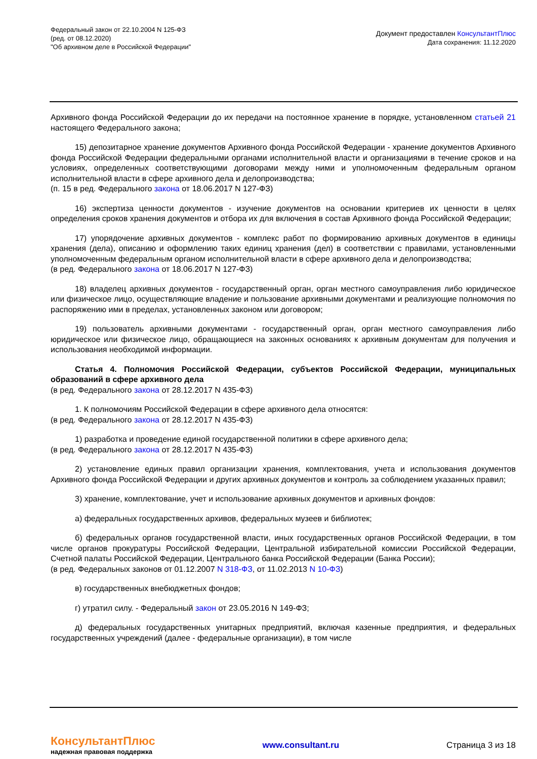Федеральный закон от 22.10.2004 N 125-ФЗ
(ред. от 08.12.2020)
"Об архивном деле в Российской Федерации"
Документ предоставлен КонсультантПлюс
Дата сохранения: 11.12.2020
Архивного фонда Российской Федерации до их передачи на постоянное хранение в порядке, установленном статьей 21 настоящего Федерального закона;
15) депозитарное хранение документов Архивного фонда Российской Федерации - хранение документов Архивного фонда Российской Федерации федеральными органами исполнительной власти и организациями в течение сроков и на условиях, определенных соответствующими договорами между ними и уполномоченным федеральным органом исполнительной власти в сфере архивного дела и делопроизводства;
(п. 15 в ред. Федерального закона от 18.06.2017 N 127-ФЗ)
16) экспертиза ценности документов - изучение документов на основании критериев их ценности в целях определения сроков хранения документов и отбора их для включения в состав Архивного фонда Российской Федерации;
17) упорядочение архивных документов - комплекс работ по формированию архивных документов в единицы хранения (дела), описанию и оформлению таких единиц хранения (дел) в соответствии с правилами, установленными уполномоченным федеральным органом исполнительной власти в сфере архивного дела и делопроизводства;
(в ред. Федерального закона от 18.06.2017 N 127-ФЗ)
18) владелец архивных документов - государственный орган, орган местного самоуправления либо юридическое или физическое лицо, осуществляющие владение и пользование архивными документами и реализующие полномочия по распоряжению ими в пределах, установленных законом или договором;
19) пользователь архивными документами - государственный орган, орган местного самоуправления либо юридическое или физическое лицо, обращающиеся на законных основаниях к архивным документам для получения и использования необходимой информации.
Статья 4. Полномочия Российской Федерации, субъектов Российской Федерации, муниципальных образований в сфере архивного дела
(в ред. Федерального закона от 28.12.2017 N 435-ФЗ)
1. К полномочиям Российской Федерации в сфере архивного дела относятся:
(в ред. Федерального закона от 28.12.2017 N 435-ФЗ)
1) разработка и проведение единой государственной политики в сфере архивного дела;
(в ред. Федерального закона от 28.12.2017 N 435-ФЗ)
2) установление единых правил организации хранения, комплектования, учета и использования документов Архивного фонда Российской Федерации и других архивных документов и контроль за соблюдением указанных правил;
3) хранение, комплектование, учет и использование архивных документов и архивных фондов:
а) федеральных государственных архивов, федеральных музеев и библиотек;
б) федеральных органов государственной власти, иных государственных органов Российской Федерации, в том числе органов прокуратуры Российской Федерации, Центральной избирательной комиссии Российской Федерации, Счетной палаты Российской Федерации, Центрального банка Российской Федерации (Банка России);
(в ред. Федеральных законов от 01.12.2007 N 318-ФЗ, от 11.02.2013 N 10-ФЗ)
в) государственных внебюджетных фондов;
г) утратил силу. - Федеральный закон от 23.05.2016 N 149-ФЗ;
д) федеральных государственных унитарных предприятий, включая казенные предприятия, и федеральных государственных учреждений (далее - федеральные организации), в том числе
КонсультантПлюс
надежная правовая поддержка
www.consultant.ru Страница 3 из 18